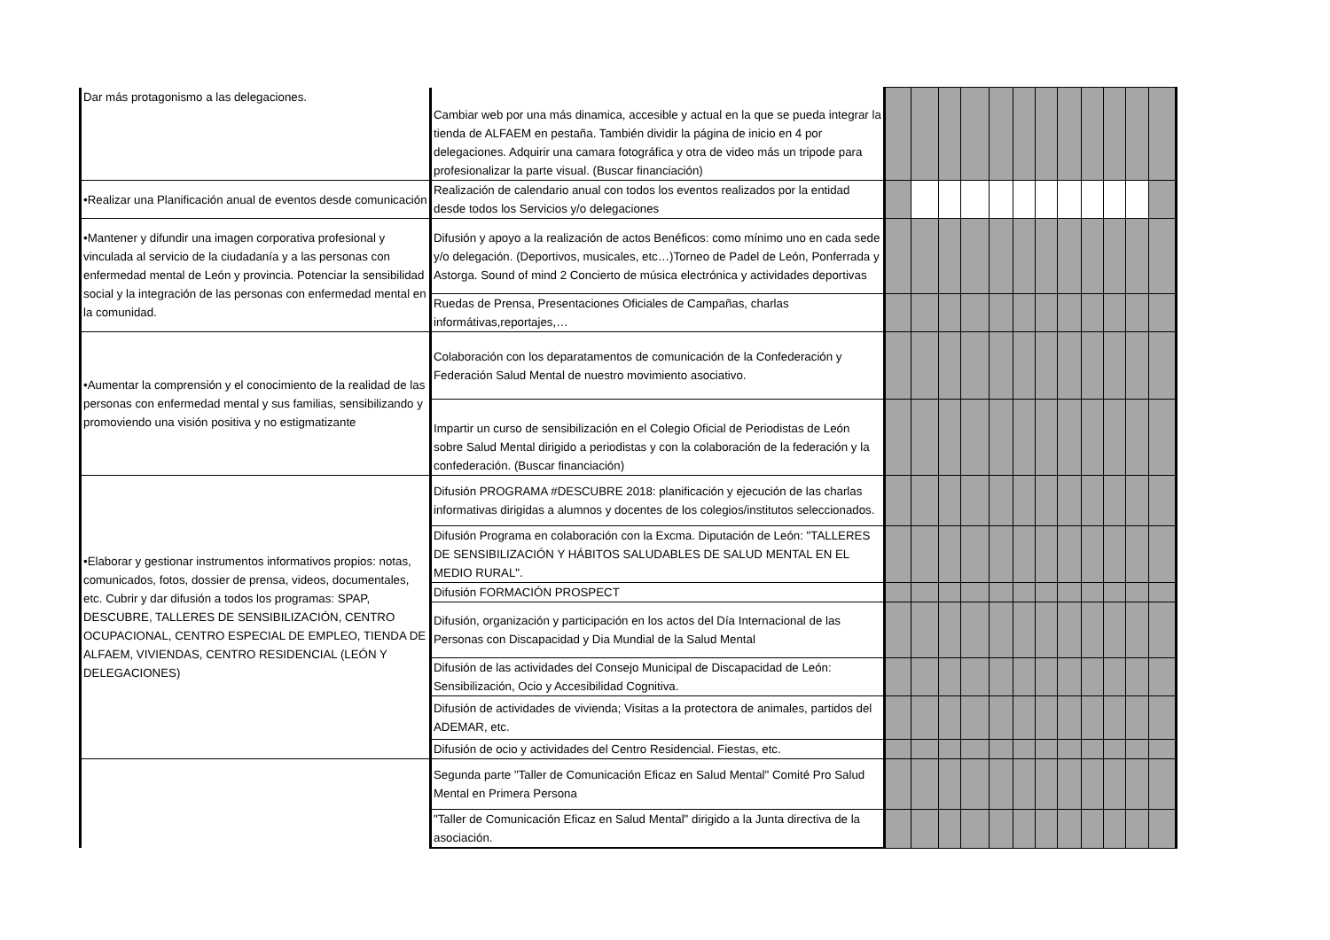| Dar más protagonismo a las delegaciones. | Cambiar web por una más dinamica, accesible y actual en la que se pueda integrar la tienda de ALFAEM en pestaña. También dividir la página de inicio en 4 por delegaciones. Adquirir una camara fotográfica y otra de video más un tripode para profesionalizar la parte visual. (Buscar financiación) | | | | | | | | | | | | |
| •Realizar una Planificación anual de eventos desde comunicación | Realización de calendario anual con todos los eventos realizados por la entidad desde todos los Servicios y/o delegaciones | | | | | | | | | | | | |
| •Mantener y difundir una imagen corporativa profesional y vinculada al servicio de la ciudadanía y a las personas con enfermedad mental de León y provincia. Potenciar la sensibilidad social y la integración de las personas con enfermedad mental en la comunidad. | Difusión y apoyo a la realización de actos Benéficos: como mínimo uno en cada sede y/o delegación. (Deportivos, musicales, etc…)Torneo de Padel de León, Ponferrada y Astorga. Sound of mind 2 Concierto de música electrónica y actividades deportivas | | | | | | | | | | | | |
| | Ruedas de Prensa, Presentaciones Oficiales de Campañas, charlas informátivas,reportajes,… | | | | | | | | | | | | |
| •Aumentar la comprensión y el conocimiento de la realidad de las personas con enfermedad mental y sus familias, sensibilizando y promoviendo una visión positiva y no estigmatizante | Colaboración con los deparatamentos de comunicación de la Confederación y Federación Salud Mental de nuestro movimiento asociativo. | | | | | | | | | | | | |
| | Impartir un curso de sensibilización en el Colegio Oficial de Periodistas de León sobre Salud Mental dirigido a periodistas y con la colaboración de la federación y la confederación. (Buscar financiación) | | | | | | | | | | | | |
| •Elaborar y gestionar instrumentos informativos propios: notas, comunicados, fotos, dossier de prensa, videos, documentales, etc. Cubrir y dar difusión a todos los programas: SPAP, DESCUBRE, TALLERES DE SENSIBILIZACIÓN, CENTRO OCUPACIONAL, CENTRO ESPECIAL DE EMPLEO, TIENDA DE ALFAEM, VIVIENDAS, CENTRO RESIDENCIAL (LEÓN Y DELEGACIONES) | Difusión PROGRAMA #DESCUBRE 2018: planificación y ejecución de las charlas informativas dirigidas a alumnos y docentes de los colegios/institutos seleccionados. | | | | | | | | | | | | |
| | Difusión Programa en colaboración con la Excma. Diputación de León: "TALLERES DE SENSIBILIZACIÓN Y HÁBITOS SALUDABLES DE SALUD MENTAL EN EL MEDIO RURAL". | | | | | | | | | | | | |
| | Difusión FORMACIÓN PROSPECT | | | | | | | | | | | | |
| | Difusión, organización y participación en los actos del Día Internacional de las Personas con Discapacidad y Dia Mundial de la Salud Mental | | | | | | | | | | | | |
| | Difusión de las actividades del Consejo Municipal de Discapacidad de León: Sensibilización, Ocio y Accesibilidad Cognitiva. | | | | | | | | | | | | |
| | Difusión de actividades de vivienda; Visitas a la protectora de animales, partidos del ADEMAR, etc. | | | | | | | | | | | | |
| | Difusión de ocio y actividades del Centro Residencial. Fiestas, etc. | | | | | | | | | | | | |
| | Segunda parte "Taller de Comunicación Eficaz en Salud Mental" Comité Pro Salud Mental en Primera Persona | | | | | | | | | | | | |
| | "Taller de Comunicación Eficaz en Salud Mental" dirigido a la Junta directiva de la asociación. | | | | | | | | | | | | |